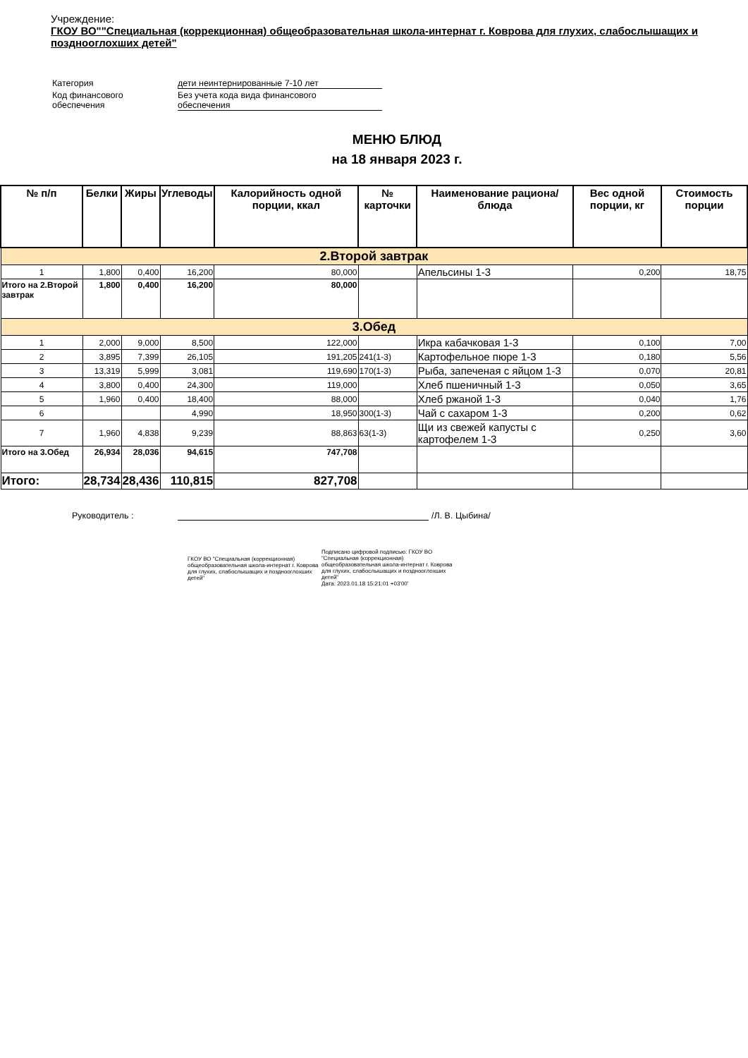Учреждение:
ГКОУ ВО""Специальная (коррекционная) общеобразовательная школа-интернат г. Коврова для глухих, слабослышащих и позднооглохших детей"
| Категория | дети неинтернированные 7-10 лет |
| Код финансового обеспечения | Без учета кода вида финансового обеспечения |
МЕНЮ БЛЮД
на 18 января 2023 г.
| № п/п | Белки | Жиры | Углеводы | Калорийность одной порции, ккал | № карточки | Наименование рациона/ блюда | Вес одной порции, кг | Стоимость порции |
| --- | --- | --- | --- | --- | --- | --- | --- | --- |
| 2.Второй завтрак | | | | | | | | |
| 1 | 1,800 | 0,400 | 16,200 | 80,000 | | Апельсины 1-3 | 0,200 | 18,75 |
| Итого на 2.Второй завтрак | 1,800 | 0,400 | 16,200 | 80,000 | | | | |
| 3.Обед | | | | | | | | |
| 1 | 2,000 | 9,000 | 8,500 | 122,000 | | Икра кабачковая 1-3 | 0,100 | 7,00 |
| 2 | 3,895 | 7,399 | 26,105 | 191,205 | 241(1-3) | Картофельное пюре 1-3 | 0,180 | 5,56 |
| 3 | 13,319 | 5,999 | 3,081 | 119,690 | 170(1-3) | Рыба, запеченая с яйцом 1-3 | 0,070 | 20,81 |
| 4 | 3,800 | 0,400 | 24,300 | 119,000 | | Хлеб пшеничный 1-3 | 0,050 | 3,65 |
| 5 | 1,960 | 0,400 | 18,400 | 88,000 | | Хлеб ржаной 1-3 | 0,040 | 1,76 |
| 6 | | | 4,990 | 18,950 | 300(1-3) | Чай с сахаром 1-3 | 0,200 | 0,62 |
| 7 | 1,960 | 4,838 | 9,239 | 88,863 | 63(1-3) | Щи из свежей капусты с картофелем 1-3 | 0,250 | 3,60 |
| Итого на 3.Обед | 26,934 | 28,036 | 94,615 | 747,708 | | | | |
| Итого: | 28,734 | 28,436 | 110,815 | 827,708 | | | | |
Руководитель : /Л. В. Цыбина/
ГКОУ ВО "Специальная (коррекционная) общеобразовательная школа-интернат г. Коврова для глухих, слабослышащих и позднооглохших детей"
Подписано цифровой подписью: ГКОУ ВО "Специальная (коррекционная) общеобразовательная школа-интернат г. Коврова для глухих, слабослышащих и позднооглохших детей"
Дата: 2023.01.18 15:21:01 +03'00'